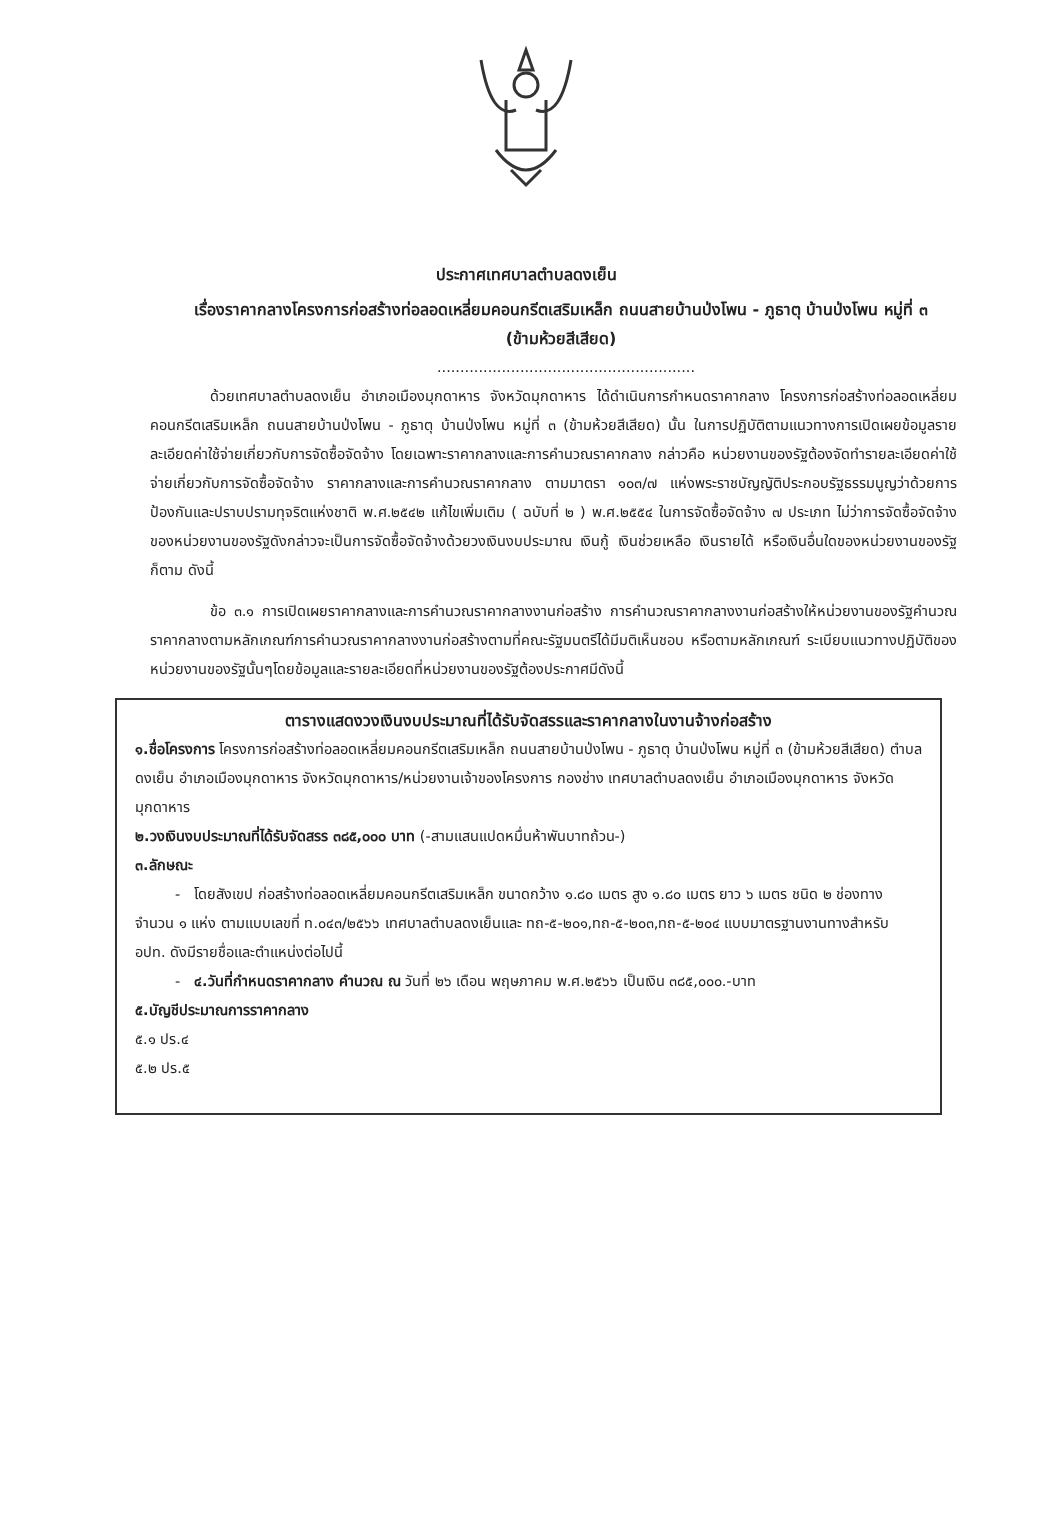ประกาศเทศบาลตำบลดงเย็น
เรื่องราคากลางโครงการก่อสร้างท่อลอดเหลี่ยมคอนกรีตเสริมเหล็ก ถนนสายบ้านป่งโพน - ภูธาตุ บ้านป่งโพน หมู่ที่ ๓ (ข้ามห้วยสีเสียด)
........................................................
ด้วยเทศบาลตำบลดงเย็น อำเภอเมืองมุกดาหาร จังหวัดมุกดาหาร ได้ดำเนินการกำหนดราคากลาง โครงการก่อสร้างท่อลอดเหลี่ยมคอนกรีตเสริมเหล็ก ถนนสายบ้านป่งโพน - ภูธาตุ บ้านป่งโพน หมู่ที่ ๓ (ข้ามห้วยสีเสียด) นั้น ในการปฏิบัติตามแนวทางการเปิดเผยข้อมูลรายละเอียดค่าใช้จ่ายเกี่ยวกับการจัดซื้อจัดจ้าง โดยเฉพาะราคากลางและการคำนวณราคากลาง กล่าวคือ หน่วยงานของรัฐต้องจัดทำรายละเอียดค่าใช้จ่ายเกี่ยวกับการจัดซื้อจัดจ้าง ราคากลางและการคำนวณราคากลาง ตามมาตรา ๑๐๓/๗ แห่งพระราชบัญญัติประกอบรัฐธรรมนูญว่าด้วยการป้องกันและปราบปรามทุจริตแห่งชาติ พ.ศ.๒๕๔๒ แก้ไขเพิ่มเติม ( ฉบับที่ ๒ ) พ.ศ.๒๕๕๔ ในการจัดซื้อจัดจ้าง ๗ ประเภท ไม่ว่าการจัดซื้อจัดจ้างของหน่วยงานของรัฐดังกล่าวจะเป็นการจัดซื้อจัดจ้างด้วยวงเงินงบประมาณ เงินกู้ เงินช่วยเหลือ เงินรายได้ หรือเงินอื่นใดของหน่วยงานของรัฐก็ตาม ดังนี้
ข้อ ๓.๑ การเปิดเผยราคากลางและการคำนวณราคากลางงานก่อสร้าง การคำนวณราคากลางงานก่อสร้างให้หน่วยงานของรัฐคำนวณราคากลางตามหลักเกณฑ์การคำนวณราคากลางงานก่อสร้างตามที่คณะรัฐมนตรีได้มีมติเห็นชอบ หรือตามหลักเกณฑ์ ระเบียบแนวทางปฏิบัติของหน่วยงานของรัฐนั้นๆโดยข้อมูลและรายละเอียดที่หน่วยงานของรัฐต้องประกาศมีดังนี้
ตารางแสดงวงเงินงบประมาณที่ได้รับจัดสรรและราคากลางในงานจ้างก่อสร้าง
๑.ชื่อโครงการ โครงการก่อสร้างท่อลอดเหลี่ยมคอนกรีตเสริมเหล็ก ถนนสายบ้านป่งโพน - ภูธาตุ บ้านป่งโพน หมู่ที่ ๓ (ข้ามห้วยสีเสียด) ตำบลดงเย็น อำเภอเมืองมุกดาหาร จังหวัดมุกดาหาร/หน่วยงานเจ้าของโครงการ กองช่าง เทศบาลตำบลดงเย็น อำเภอเมืองมุกดาหาร จังหวัดมุกดาหาร
๒.วงเงินงบประมาณที่ได้รับจัดสรร ๓๘๕,๐๐๐ บาท (-สามแสนแปดหมื่นห้าพันบาทถ้วน-)
๓.ลักษณะ
- โดยสังเขป ก่อสร้างท่อลอดเหลี่ยมคอนกรีตเสริมเหล็ก ขนาดกว้าง ๑.๘๐ เมตร สูง ๑.๘๐ เมตร ยาว ๖ เมตร ชนิด ๒ ช่องทาง จำนวน ๑ แห่ง ตามแบบเลขที่ ท.๐๔๓/๒๕๖๖ เทศบาลตำบลดงเย็นและ ทถ-๕-๒๐๑,ทถ-๕-๒๐๓,ทถ-๕-๒๐๔ แบบมาตรฐานงานทางสำหรับ อปท. ดังมีรายชื่อและตำแหน่งต่อไปนี้
- ๔.วันที่กำหนดราคากลาง คำนวณ ณ วันที่ ๒๖ เดือน พฤษภาคม พ.ศ.๒๕๖๖ เป็นเงิน ๓๘๕,๐๐๐.-บาท
๕.บัญชีประมาณการราคากลาง
๕.๑ ปร.๔
๕.๒ ปร.๕